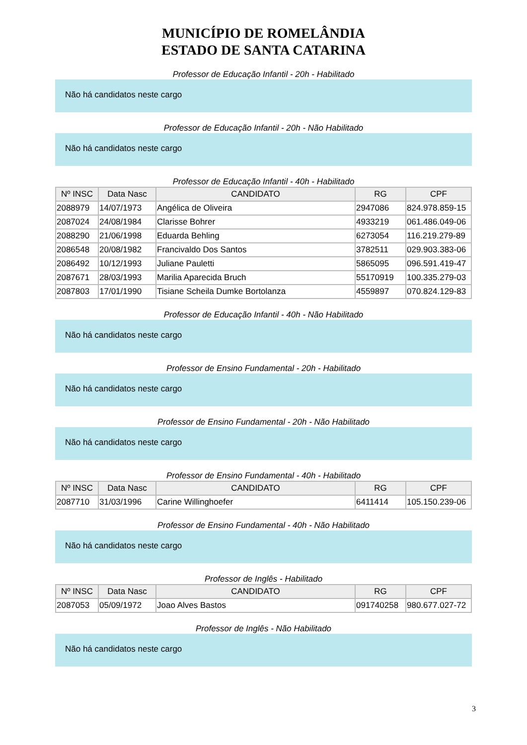MUNICÍPIO DE ROMELÂNDIA
ESTADO DE SANTA CATARINA
Professor de Educação Infantil - 20h - Habilitado
Não há candidatos neste cargo
Professor de Educação Infantil - 20h - Não Habilitado
Não há candidatos neste cargo
Professor de Educação Infantil - 40h - Habilitado
| Nº INSC | Data Nasc | CANDIDATO | RG | CPF |
| --- | --- | --- | --- | --- |
| 2088979 | 14/07/1973 | Angélica de Oliveira | 2947086 | 824.978.859-15 |
| 2087024 | 24/08/1984 | Clarisse Bohrer | 4933219 | 061.486.049-06 |
| 2088290 | 21/06/1998 | Eduarda Behling | 6273054 | 116.219.279-89 |
| 2086548 | 20/08/1982 | Francivaldo Dos Santos | 3782511 | 029.903.383-06 |
| 2086492 | 10/12/1993 | Juliane Pauletti | 5865095 | 096.591.419-47 |
| 2087671 | 28/03/1993 | Marilia Aparecida Bruch | 55170919 | 100.335.279-03 |
| 2087803 | 17/01/1990 | Tisiane Scheila Dumke Bortolanza | 4559897 | 070.824.129-83 |
Professor de Educação Infantil - 40h - Não Habilitado
Não há candidatos neste cargo
Professor de Ensino Fundamental - 20h - Habilitado
Não há candidatos neste cargo
Professor de Ensino Fundamental - 20h - Não Habilitado
Não há candidatos neste cargo
Professor de Ensino Fundamental - 40h - Habilitado
| Nº INSC | Data Nasc | CANDIDATO | RG | CPF |
| --- | --- | --- | --- | --- |
| 2087710 | 31/03/1996 | Carine Willinghoefer | 6411414 | 105.150.239-06 |
Professor de Ensino Fundamental - 40h - Não Habilitado
Não há candidatos neste cargo
Professor de Inglês - Habilitado
| Nº INSC | Data Nasc | CANDIDATO | RG | CPF |
| --- | --- | --- | --- | --- |
| 2087053 | 05/09/1972 | Joao Alves Bastos | 091740258 | 980.677.027-72 |
Professor de Inglês - Não Habilitado
Não há candidatos neste cargo
3